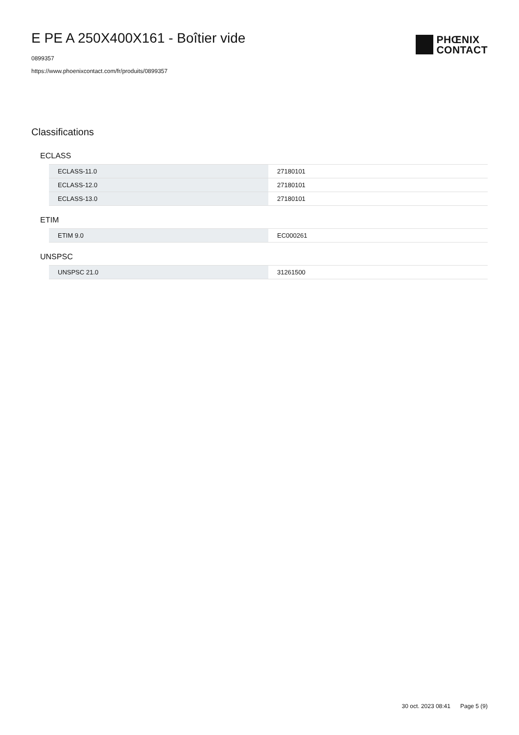E PE A 250X400X161 - Boîtier vide
0899357
https://www.phoenixcontact.com/fr/produits/0899357
PHŒNIX
CONTACT
Classifications
ECLASS
| ECLASS-11.0 | 27180101 |
| ECLASS-12.0 | 27180101 |
| ECLASS-13.0 | 27180101 |
ETIM
| ETIM 9.0 | EC000261 |
UNSPSC
| UNSPSC 21.0 | 31261500 |
30 oct. 2023 08:41 Page 5 (9)